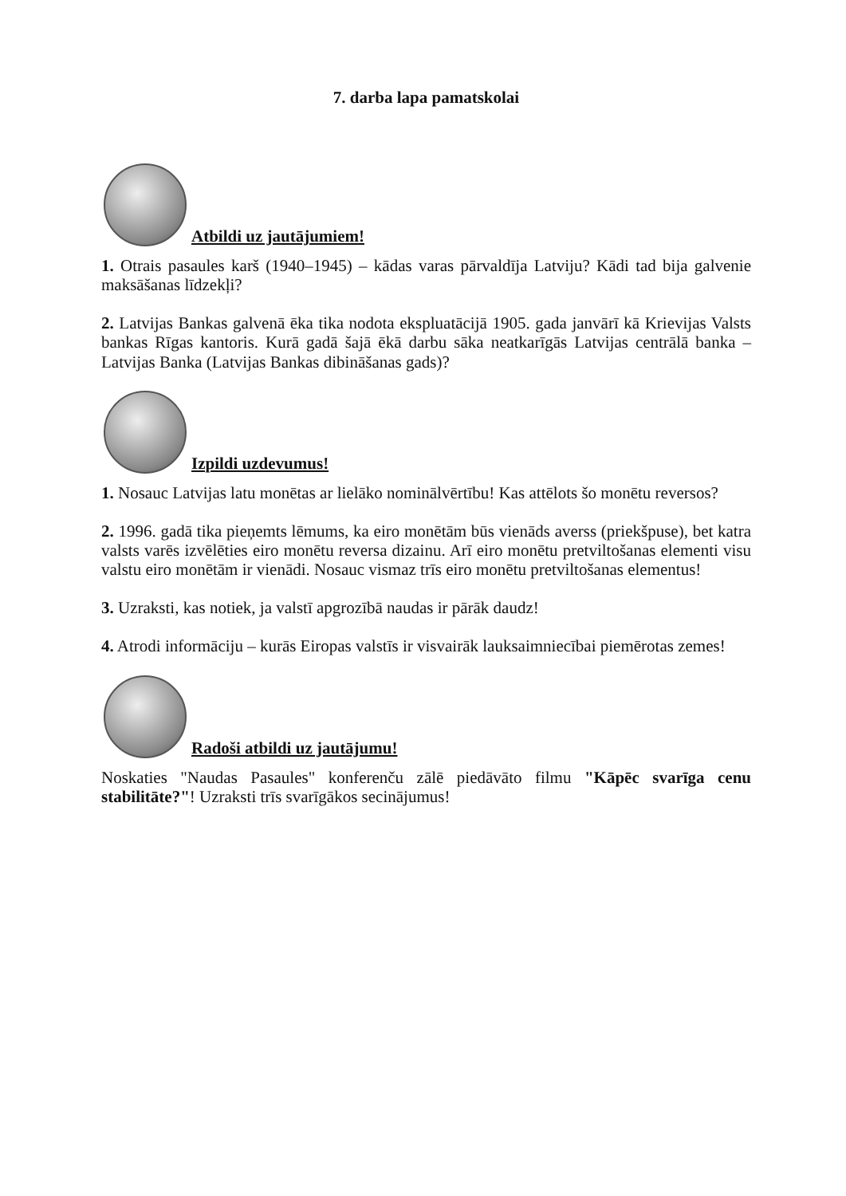7. darba lapa pamatskolai
Atbildi uz jautājumiem!
1. Otrais pasaules karš (1940–1945) – kādas varas pārvaldīja Latviju? Kādi tad bija galvenie maksāšanas līdzekļi?
2. Latvijas Bankas galvenā ēka tika nodota ekspluatācijā 1905. gada janvārī kā Krievijas Valsts bankas Rīgas kantoris. Kurā gadā šajā ēkā darbu sāka neatkarīgās Latvijas centrālā banka – Latvijas Banka (Latvijas Bankas dibināšanas gads)?
Izpildi uzdevumus!
1. Nosauc Latvijas latu monētas ar lielāko nominālvērtību! Kas attēlots šo monētu reversos?
2. 1996. gadā tika pieņemts lēmums, ka eiro monētām būs vienāds averss (priekšpuse), bet katra valsts varēs izvēlēties eiro monētu reversa dizainu. Arī eiro monētu pretviltošanas elementi visu valstu eiro monētām ir vienādi. Nosauc vismaz trīs eiro monētu pretviltošanas elementus!
3. Uzraksti, kas notiek, ja valstī apgrozībā naudas ir pārāk daudz!
4. Atrodi informāciju – kurās Eiropas valstīs ir visvairāk lauksaimniecībai piemērotas zemes!
Radoši atbildi uz jautājumu!
Noskaties "Naudas Pasaules" konferenču zālē piedāvāto filmu "Kāpēc svarīga cenu stabilitāte?"! Uzraksti trīs svarīgākos secinājumus!